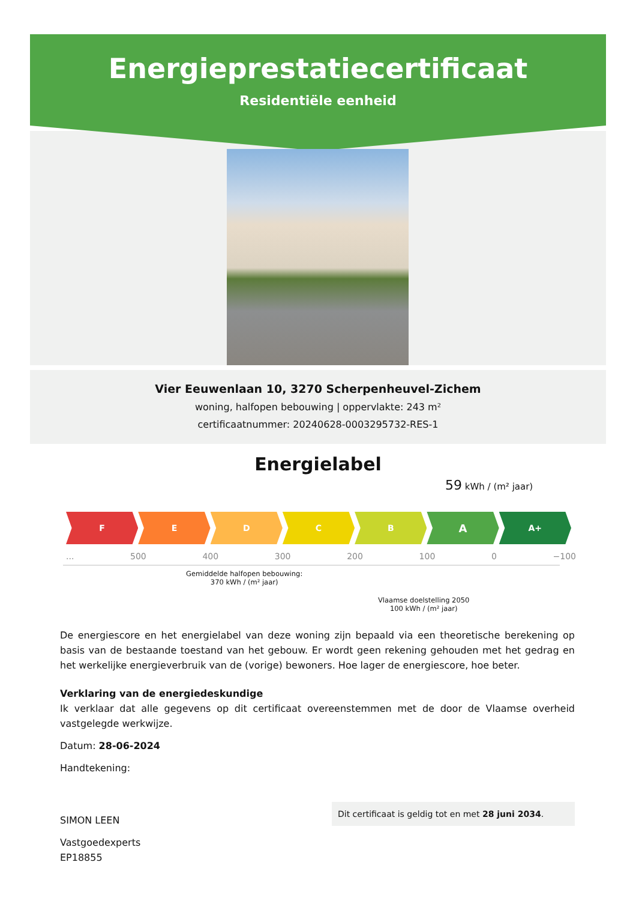Energieprestatiecertificaat
Residentiële eenheid
Vier Eeuwenlaan 10, 3270 Scherpenheuvel-Zichem
woning, halfopen bebouwing | oppervlakte: 243 m²
certificaatnummer: 20240628-0003295732-RES-1
Energielabel
59 kWh / (m² jaar)
F E D C B
A
A+
... 500 400 300 200 100 0 −100
Gemiddelde halfopen bebouwing:
370 kWh / (m² jaar)
Vlaamse doelstelling 2050
100 kWh / (m² jaar)
De energiescore en het energielabel van deze woning zijn bepaald via een theoretische berekening op basis van de bestaande toestand van het gebouw. Er wordt geen rekening gehouden met het gedrag en het werkelijke energieverbruik van de (vorige) bewoners. Hoe lager de energiescore, hoe beter.
Verklaring van de energiedeskundige
Ik verklaar dat alle gegevens op dit certificaat overeenstemmen met de door de Vlaamse overheid vastgelegde werkwijze.
Datum: 28-06-2024
Handtekening:
SIMON LEEN
Vastgoedexperts
EP18855
Dit certificaat is geldig tot en met 28 juni 2034.